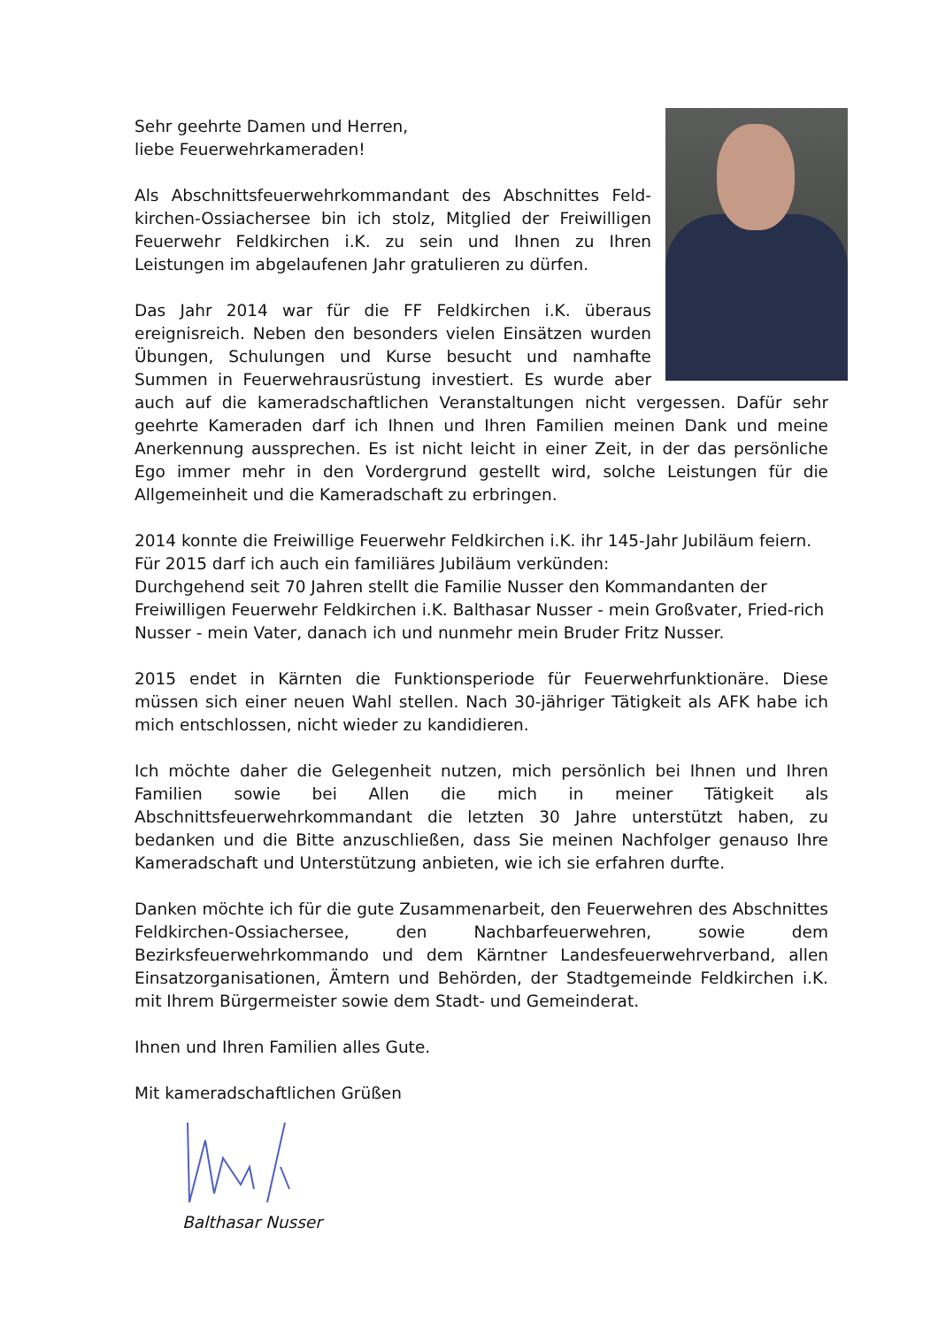Sehr geehrte Damen und Herren,
liebe Feuerwehrkameraden!
Als Abschnittsfeuerwehrkommandant des Abschnittes Feld-kirchen-Ossiachersee bin ich stolz, Mitglied der Freiwilligen Feuerwehr Feldkirchen i.K. zu sein und Ihnen zu Ihren Leistungen im abgelaufenen Jahr gratulieren zu dürfen.
Das Jahr 2014 war für die FF Feldkirchen i.K. überaus ereignisreich. Neben den besonders vielen Einsätzen wurden Übungen, Schulungen und Kurse besucht und namhafte Summen in Feuerwehrausrüstung investiert. Es wurde aber auch auf die kameradschaftlichen Veranstaltungen nicht vergessen. Dafür sehr geehrte Kameraden darf ich Ihnen und Ihren Familien meinen Dank und meine Anerkennung aussprechen. Es ist nicht leicht in einer Zeit, in der das persönliche Ego immer mehr in den Vordergrund gestellt wird, solche Leistungen für die Allgemeinheit und die Kameradschaft zu erbringen.
2014 konnte die Freiwillige Feuerwehr Feldkirchen i.K. ihr 145-Jahr Jubiläum feiern.
Für 2015 darf ich auch ein familiäres Jubiläum verkünden:
Durchgehend seit 70 Jahren stellt die Familie Nusser den Kommandanten der Freiwilligen Feuerwehr Feldkirchen i.K. Balthasar Nusser - mein Großvater, Fried-rich Nusser - mein Vater, danach ich und nunmehr mein Bruder Fritz Nusser.
2015 endet in Kärnten die Funktionsperiode für Feuerwehrfunktionäre. Diese müssen sich einer neuen Wahl stellen. Nach 30-jähriger Tätigkeit als AFK habe ich mich entschlossen, nicht wieder zu kandidieren.
Ich möchte daher die Gelegenheit nutzen, mich persönlich bei Ihnen und Ihren Familien sowie bei Allen die mich in meiner Tätigkeit als Abschnittsfeuerwehrkommandant die letzten 30 Jahre unterstützt haben, zu bedanken und die Bitte anzuschließen, dass Sie meinen Nachfolger genauso Ihre Kameradschaft und Unterstützung anbieten, wie ich sie erfahren durfte.
Danken möchte ich für die gute Zusammenarbeit, den Feuerwehren des Abschnittes Feldkirchen-Ossiachersee, den Nachbarfeuerwehren, sowie dem Bezirksfeuerwehrkommando und dem Kärntner Landesfeuerwehrverband, allen Einsatzorganisationen, Ämtern und Behörden, der Stadtgemeinde Feldkirchen i.K. mit Ihrem Bürgermeister sowie dem Stadt- und Gemeinderat.
Ihnen und Ihren Familien alles Gute.
Mit kameradschaftlichen Grüßen
Balthasar Nusser